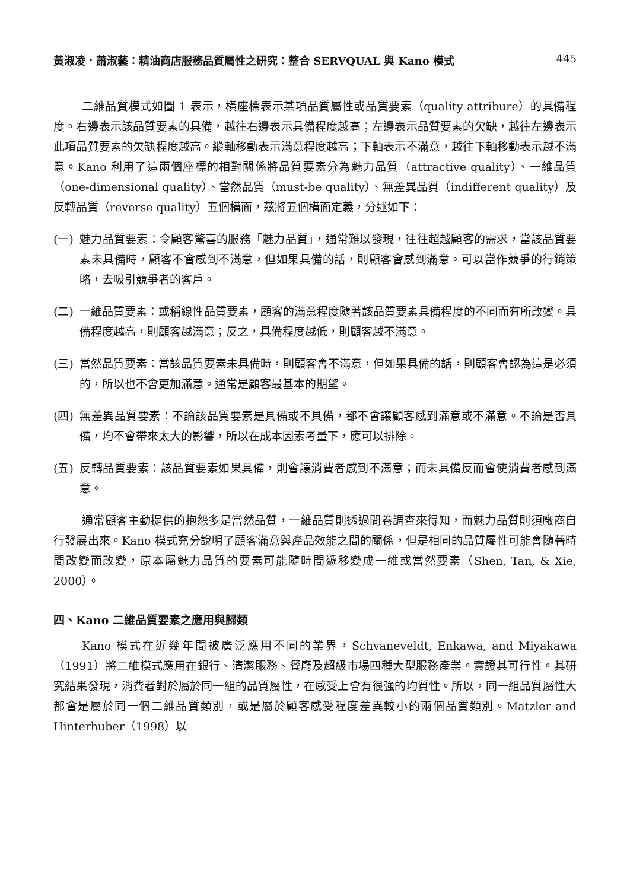黃淑凌．蕭淑藝：精油商店服務品質屬性之研究：整合 SERVQUAL 與 Kano 模式 445
二維品質模式如圖 1 表示，橫座標表示某項品質屬性或品質要素（quality attribure）的具備程度。右邊表示該品質要素的具備，越往右邊表示具備程度越高；左邊表示品質要素的欠缺，越往左邊表示此項品質要素的欠缺程度越高。縱軸移動表示滿意程度越高；下軸表示不滿意，越往下軸移動表示越不滿意。Kano 利用了這兩個座標的相對關係將品質要素分為魅力品質（attractive quality）、一維品質（one-dimensional quality）、當然品質（must-be quality）、無差異品質（indifferent quality）及反轉品質（reverse quality）五個構面，茲將五個構面定義，分述如下：
(一) 魅力品質要素：令顧客驚喜的服務「魅力品質」，通常難以發現，往往超越顧客的需求，當該品質要素未具備時，顧客不會感到不滿意，但如果具備的話，則顧客會感到滿意。可以當作競爭的行銷策略，去吸引競爭者的客戶。
(二) 一維品質要素：或稱線性品質要素，顧客的滿意程度隨著該品質要素具備程度的不同而有所改變。具備程度越高，則顧客越滿意；反之，具備程度越低，則顧客越不滿意。
(三) 當然品質要素：當該品質要素未具備時，則顧客會不滿意，但如果具備的話，則顧客會認為這是必須的，所以也不會更加滿意。通常是顧客最基本的期望。
(四) 無差異品質要素：不論該品質要素是具備或不具備，都不會讓顧客感到滿意或不滿意。不論是否具備，均不會帶來太大的影響，所以在成本因素考量下，應可以排除。
(五) 反轉品質要素：該品質要素如果具備，則會讓消費者感到不滿意；而未具備反而會使消費者感到滿意。
通常顧客主動提供的抱怨多是當然品質，一維品質則透過問卷調查來得知，而魅力品質則須廠商自行發展出來。Kano 模式充分說明了顧客滿意與產品效能之間的關係，但是相同的品質屬性可能會隨著時間改變而改變，原本屬魅力品質的要素可能隨時間遞移變成一維或當然要素（Shen, Tan, & Xie, 2000）。
四、Kano 二維品質要素之應用與歸類
Kano 模式在近幾年間被廣泛應用不同的業界，Schvaneveldt, Enkawa, and Miyakawa（1991）將二維模式應用在銀行、清潔服務、餐廳及超級市場四種大型服務產業。實證其可行性。其研究結果發現，消費者對於屬於同一組的品質屬性，在感受上會有很強的均質性。所以，同一組品質屬性大都會是屬於同一個二維品質類別，或是屬於顧客感受程度差異較小的兩個品質類別。Matzler and Hinterhuber（1998）以